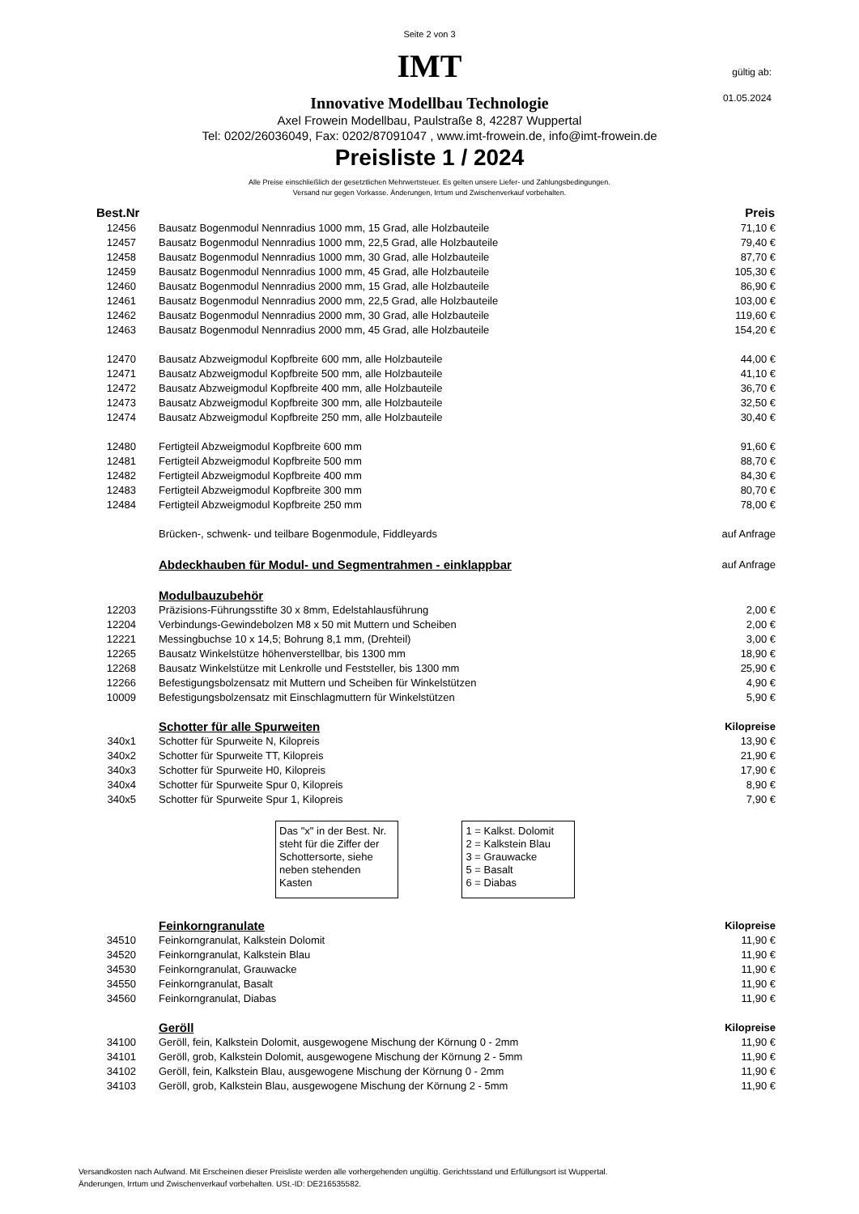Seite 2 von 3
gültig ab:
01.05.2024
IMT
Innovative Modellbau Technologie
Axel Frowein Modellbau, Paulstraße 8, 42287 Wuppertal
Tel: 0202/26036049, Fax: 0202/87091047 , www.imt-frowein.de, info@imt-frowein.de
Preisliste 1 / 2024
Alle Preise einschließlich der gesetztlichen Mehrwertsteuer. Es gelten unsere Liefer- und Zahlungsbedingungen.
Versand nur gegen Vorkasse. Änderungen, Irrtum und Zwischenverkauf vorbehalten.
| Best.Nr | | Preis |
| --- | --- | --- |
| 12456 | Bausatz Bogenmodul Nennradius 1000 mm, 15 Grad, alle Holzbauteile | 71,10 € |
| 12457 | Bausatz Bogenmodul Nennradius 1000 mm, 22,5 Grad, alle Holzbauteile | 79,40 € |
| 12458 | Bausatz Bogenmodul Nennradius 1000 mm, 30 Grad, alle Holzbauteile | 87,70 € |
| 12459 | Bausatz Bogenmodul Nennradius 1000 mm, 45 Grad, alle Holzbauteile | 105,30 € |
| 12460 | Bausatz Bogenmodul Nennradius 2000 mm, 15 Grad, alle Holzbauteile | 86,90 € |
| 12461 | Bausatz Bogenmodul Nennradius 2000 mm, 22,5 Grad, alle Holzbauteile | 103,00 € |
| 12462 | Bausatz Bogenmodul Nennradius 2000 mm, 30 Grad, alle Holzbauteile | 119,60 € |
| 12463 | Bausatz Bogenmodul Nennradius 2000 mm, 45 Grad, alle Holzbauteile | 154,20 € |
| 12470 | Bausatz Abzweigmodul Kopfbreite 600 mm, alle Holzbauteile | 44,00 € |
| 12471 | Bausatz Abzweigmodul Kopfbreite 500 mm, alle Holzbauteile | 41,10 € |
| 12472 | Bausatz Abzweigmodul Kopfbreite 400 mm, alle Holzbauteile | 36,70 € |
| 12473 | Bausatz Abzweigmodul Kopfbreite 300 mm, alle Holzbauteile | 32,50 € |
| 12474 | Bausatz Abzweigmodul Kopfbreite 250 mm, alle Holzbauteile | 30,40 € |
| 12480 | Fertigteil Abzweigmodul Kopfbreite 600 mm | 91,60 € |
| 12481 | Fertigteil Abzweigmodul Kopfbreite 500 mm | 88,70 € |
| 12482 | Fertigteil Abzweigmodul Kopfbreite 400 mm | 84,30 € |
| 12483 | Fertigteil Abzweigmodul Kopfbreite 300 mm | 80,70 € |
| 12484 | Fertigteil Abzweigmodul Kopfbreite 250 mm | 78,00 € |
| | Brücken-, schwenk- und teilbare Bogenmodule, Fiddleyards | auf Anfrage |
| | Abdeckhauben für Modul- und Segmentrahmen - einklappbar | auf Anfrage |
| | Modulbauzubehör | |
| 12203 | Präzisions-Führungsstifte 30 x 8mm, Edelstahlausführung | 2,00 € |
| 12204 | Verbindungs-Gewindebolzen M8 x 50 mit Muttern und Scheiben | 2,00 € |
| 12221 | Messingbuchse 10 x 14,5; Bohrung 8,1 mm, (Drehteil) | 3,00 € |
| 12265 | Bausatz Winkelstütze höhenverstellbar, bis 1300 mm | 18,90 € |
| 12268 | Bausatz Winkelstütze mit Lenkrolle und Feststeller, bis 1300 mm | 25,90 € |
| 12266 | Befestigungsbolzensatz mit Muttern und Scheiben für Winkelstützen | 4,90 € |
| 10009 | Befestigungsbolzensatz mit Einschlagmuttern für Winkelstützen | 5,90 € |
| | Schotter für alle Spurweiten | Kilopreise |
| 340x1 | Schotter für Spurweite N, Kilopreis | 13,90 € |
| 340x2 | Schotter für Spurweite TT, Kilopreis | 21,90 € |
| 340x3 | Schotter für Spurweite H0, Kilopreis | 17,90 € |
| 340x4 | Schotter für Spurweite Spur 0, Kilopreis | 8,90 € |
| 340x5 | Schotter für Spurweite Spur 1, Kilopreis | 7,90 € |
Das "x" in der Best. Nr. steht für die Ziffer der Schottersorte, siehe neben stehenden Kasten
1 = Kalkst. Dolomit
2 = Kalkstein Blau
3 = Grauwacke
5 = Basalt
6 = Diabas
| | Feinkorngranulate | Kilopreise |
| 34510 | Feinkorngranulat, Kalkstein Dolomit | 11,90 € |
| 34520 | Feinkorngranulat, Kalkstein Blau | 11,90 € |
| 34530 | Feinkorngranulat, Grauwacke | 11,90 € |
| 34550 | Feinkorngranulat, Basalt | 11,90 € |
| 34560 | Feinkorngranulat, Diabas | 11,90 € |
| | Geröll | Kilopreise |
| 34100 | Geröll, fein, Kalkstein Dolomit, ausgewogene Mischung der Körnung 0 - 2mm | 11,90 € |
| 34101 | Geröll, grob, Kalkstein Dolomit, ausgewogene Mischung der Körnung 2 - 5mm | 11,90 € |
| 34102 | Geröll, fein, Kalkstein Blau, ausgewogene Mischung der Körnung 0 - 2mm | 11,90 € |
| 34103 | Geröll, grob, Kalkstein Blau, ausgewogene Mischung der Körnung 2 - 5mm | 11,90 € |
Versandkosten nach Aufwand. Mit Erscheinen dieser Preisliste werden alle vorhergehenden ungültig. Gerichtsstand und Erfüllungsort ist Wuppertal.
Änderungen, Irrtum und Zwischenverkauf vorbehalten. USt.-ID: DE216535582.